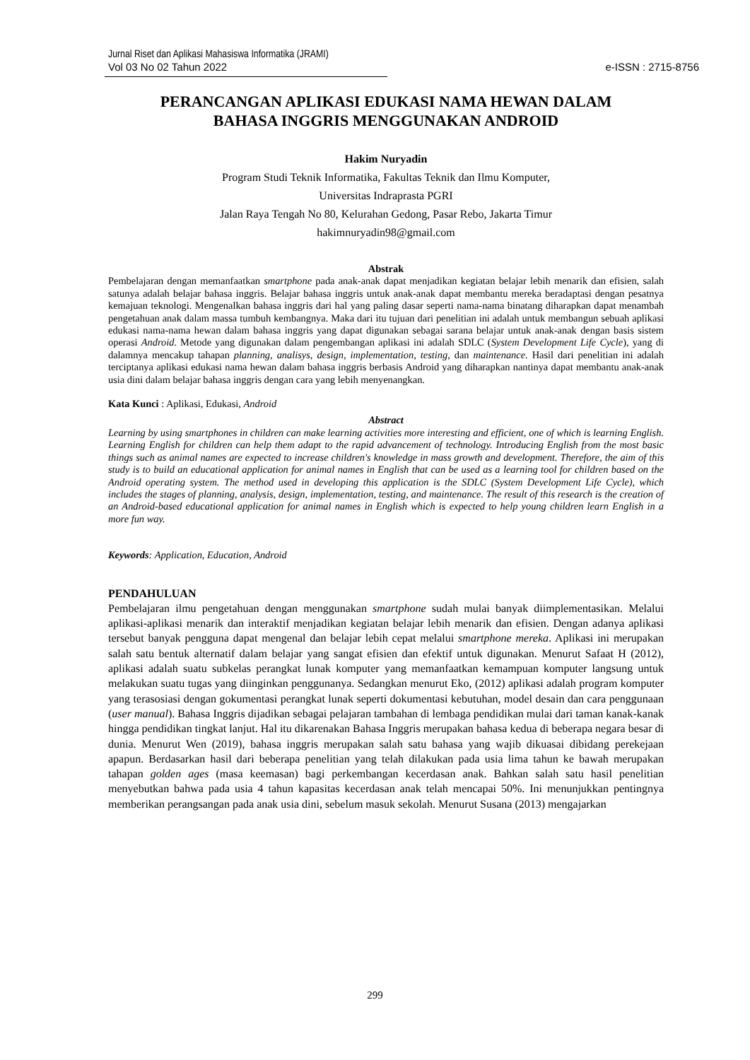Jurnal Riset dan Aplikasi Mahasiswa Informatika (JRAMI)
Vol 03 No 02 Tahun 2022 e-ISSN : 2715-8756
PERANCANGAN APLIKASI EDUKASI NAMA HEWAN DALAM
BAHASA INGGRIS MENGGUNAKAN ANDROID
Hakim Nuryadin
Program Studi Teknik Informatika, Fakultas Teknik dan Ilmu Komputer,
Universitas Indraprasta PGRI
Jalan Raya Tengah No 80, Kelurahan Gedong, Pasar Rebo, Jakarta Timur
hakimnuryadin98@gmail.com
Abstrak
Pembelajaran dengan memanfaatkan smartphone pada anak-anak dapat menjadikan kegiatan belajar lebih menarik dan efisien, salah satunya adalah belajar bahasa inggris. Belajar bahasa inggris untuk anak-anak dapat membantu mereka beradaptasi dengan pesatnya kemajuan teknologi. Mengenalkan bahasa inggris dari hal yang paling dasar seperti nama-nama binatang diharapkan dapat menambah pengetahuan anak dalam massa tumbuh kembangnya. Maka dari itu tujuan dari penelitian ini adalah untuk membangun sebuah aplikasi edukasi nama-nama hewan dalam bahasa inggris yang dapat digunakan sebagai sarana belajar untuk anak-anak dengan basis sistem operasi Android. Metode yang digunakan dalam pengembangan aplikasi ini adalah SDLC (System Development Life Cycle), yang di dalamnya mencakup tahapan planning, analisys, design, implementation, testing, dan maintenance. Hasil dari penelitian ini adalah terciptanya aplikasi edukasi nama hewan dalam bahasa inggris berbasis Android yang diharapkan nantinya dapat membantu anak-anak usia dini dalam belajar bahasa inggris dengan cara yang lebih menyenangkan.
Kata Kunci : Aplikasi, Edukasi, Android
Abstract
Learning by using smartphones in children can make learning activities more interesting and efficient, one of which is learning English. Learning English for children can help them adapt to the rapid advancement of technology. Introducing English from the most basic things such as animal names are expected to increase children's knowledge in mass growth and development. Therefore, the aim of this study is to build an educational application for animal names in English that can be used as a learning tool for children based on the Android operating system. The method used in developing this application is the SDLC (System Development Life Cycle), which includes the stages of planning, analysis, design, implementation, testing, and maintenance. The result of this research is the creation of an Android-based educational application for animal names in English which is expected to help young children learn English in a more fun way.
Keywords: Application, Education, Android
PENDAHULUAN
Pembelajaran ilmu pengetahuan dengan menggunakan smartphone sudah mulai banyak diimplementasikan. Melalui aplikasi-aplikasi menarik dan interaktif menjadikan kegiatan belajar lebih menarik dan efisien. Dengan adanya aplikasi tersebut banyak pengguna dapat mengenal dan belajar lebih cepat melalui smartphone mereka. Aplikasi ini merupakan salah satu bentuk alternatif dalam belajar yang sangat efisien dan efektif untuk digunakan. Menurut Safaat H (2012), aplikasi adalah suatu subkelas perangkat lunak komputer yang memanfaatkan kemampuan komputer langsung untuk melakukan suatu tugas yang diinginkan penggunanya. Sedangkan menurut Eko, (2012) aplikasi adalah program komputer yang terasosiasi dengan gokumentasi perangkat lunak seperti dokumentasi kebutuhan, model desain dan cara penggunaan (user manual). Bahasa Inggris dijadikan sebagai pelajaran tambahan di lembaga pendidikan mulai dari taman kanak-kanak hingga pendidikan tingkat lanjut. Hal itu dikarenakan Bahasa Inggris merupakan bahasa kedua di beberapa negara besar di dunia. Menurut Wen (2019), bahasa inggris merupakan salah satu bahasa yang wajib dikuasai dibidang perekejaan apapun. Berdasarkan hasil dari beberapa penelitian yang telah dilakukan pada usia lima tahun ke bawah merupakan tahapan golden ages (masa keemasan) bagi perkembangan kecerdasan anak. Bahkan salah satu hasil penelitian menyebutkan bahwa pada usia 4 tahun kapasitas kecerdasan anak telah mencapai 50%. Ini menunjukkan pentingnya memberikan perangsangan pada anak usia dini, sebelum masuk sekolah. Menurut Susana (2013) mengajarkan
299